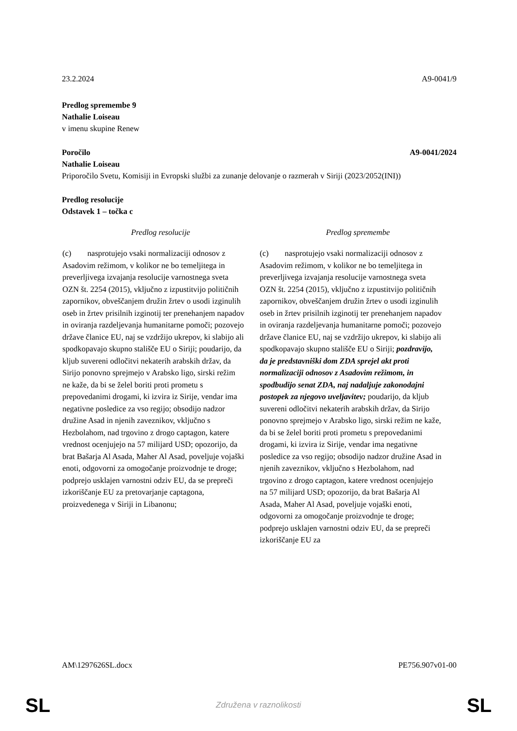23.2.2024 A9-0041/9
Predlog spremembe 9
Nathalie Loiseau
v imenu skupine Renew
Poročilo A9-0041/2024
Nathalie Loiseau
Priporočilo Svetu, Komisiji in Evropski službi za zunanje delovanje o razmerah v Siriji (2023/2052(INI))
Predlog resolucije
Odstavek 1 – točka c
| Predlog resolucije | Predlog spremembe |
| --- | --- |
| (c) nasprotujejo vsaki normalizaciji odnosov z Asadovim režimom, v kolikor ne bo temeljitega in preverljivega izvajanja resolucije varnostnega sveta OZN št. 2254 (2015), vključno z izpustitvijo političnih zapornikov, obveščanjem družin žrtev o usodi izginulih oseb in žrtev prisilnih izginotij ter prenehanjem napadov in oviranja razdeljevanja humanitarne pomoči; pozovejo države članice EU, naj se vzdržijo ukrepov, ki slabijo ali spodkopavajo skupno stališče EU o Siriji; poudarijo, da kljub suvereni odločitvi nekaterih arabskih držav, da Sirijo ponovno sprejmejo v Arabsko ligo, sirski režim ne kaže, da bi se želel boriti proti prometu s prepovedanimi drogami, ki izvira iz Sirije, vendar ima negativne posledice za vso regijo; obsodijo nadzor družine Asad in njenih zaveznikov, vključno s Hezbolahom, nad trgovino z drogo captagon, katere vrednost ocenjujejo na 57 milijard USD; opozorijo, da brat Bašarja Al Asada, Maher Al Asad, poveljuje vojaški enoti, odgovorni za omogočanje proizvodnje te droge; podprejo usklajen varnostni odziv EU, da se prepreči izkoriščanje EU za pretovarjanje captagona, proizvedenega v Siriji in Libanonu; | (c) nasprotujejo vsaki normalizaciji odnosov z Asadovim režimom, v kolikor ne bo temeljitega in preverljivega izvajanja resolucije varnostnega sveta OZN št. 2254 (2015), vključno z izpustitvijo političnih zapornikov, obveščanjem družin žrtev o usodi izginulih oseb in žrtev prisilnih izginotij ter prenehanjem napadov in oviranja razdeljevanja humanitarne pomoči; pozovejo države članice EU, naj se vzdržijo ukrepov, ki slabijo ali spodkopavajo skupno stališče EU o Siriji; pozdravijo, da je predstavniški dom ZDA sprejel akt proti normalizaciji odnosov z Asadovim režimom, in spodbudijo senat ZDA, naj nadaljuje zakonodajni postopek za njegovo uveljavitev; poudarijo, da kljub suvereni odločitvi nekaterih arabskih držav, da Sirijo ponovno sprejmejo v Arabsko ligo, sirski režim ne kaže, da bi se želel boriti proti prometu s prepovedanimi drogami, ki izvira iz Sirije, vendar ima negativne posledice za vso regijo; obsodijo nadzor družine Asad in njenih zaveznikov, vključno s Hezbolahom, nad trgovino z drogo captagon, katere vrednost ocenjujejo na 57 milijard USD; opozorijo, da brat Bašarja Al Asada, Maher Al Asad, poveljuje vojaški enoti, odgovorni za omogočanje proizvodnje te droge; podprejo usklajen varnostni odziv EU, da se prepreči izkoriščanje EU za |
AM\1297626SL.docx PE756.907v01-00
SL
Združena v raznolikosti SL